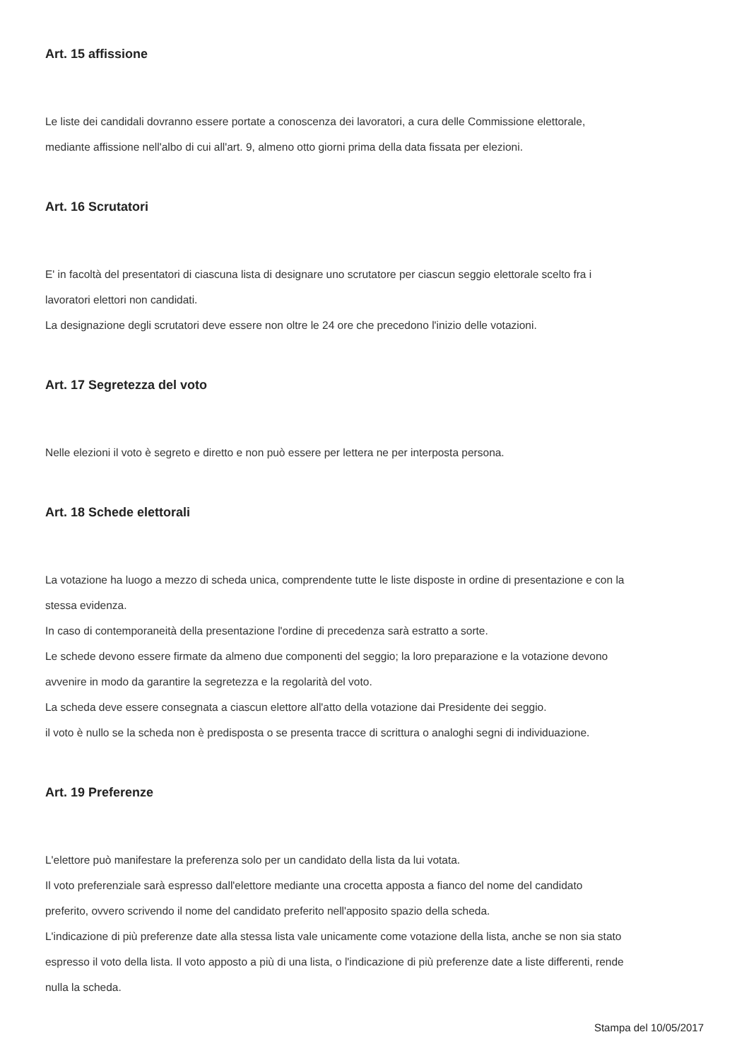Art. 15 affissione
Le liste dei candidali dovranno essere portate a conoscenza dei lavoratori, a cura delle Commissione elettorale,
mediante affissione nell'albo di cui all'art. 9, almeno otto giorni prima della data fissata per elezioni.
Art. 16 Scrutatori
E' in facoltà del presentatori di ciascuna lista di designare uno scrutatore per ciascun seggio elettorale scelto fra i
lavoratori elettori non candidati.
La designazione degli scrutatori deve essere non oltre le 24 ore che precedono l'inizio delle votazioni.
Art. 17 Segretezza del voto
Nelle elezioni il voto è segreto e diretto e non può essere per lettera ne per interposta persona.
Art. 18 Schede elettorali
La votazione ha luogo a mezzo di scheda unica, comprendente tutte le liste disposte in ordine di presentazione e con la
stessa evidenza.
In caso di contemporaneità della presentazione l'ordine di precedenza sarà estratto a sorte.
Le schede devono essere firmate da almeno due componenti del seggio; la loro preparazione e la votazione devono
avvenire in modo da garantire la segretezza e la regolarità del voto.
La scheda deve essere consegnata a ciascun elettore all'atto della votazione dai Presidente dei seggio.
il voto è nullo se la scheda non è predisposta o se presenta tracce di scrittura o analoghi segni di individuazione.
Art. 19 Preferenze
L'elettore può manifestare la preferenza solo per un candidato della lista da lui votata.
Il voto preferenziale sarà espresso dall'elettore mediante una crocetta apposta a fianco del nome del candidato
preferito, ovvero scrivendo il nome del candidato preferito nell'apposito spazio della scheda.
L'indicazione di più preferenze date alla stessa lista vale unicamente come votazione della lista, anche se non sia stato
espresso il voto della lista. Il voto apposto a più di una lista, o l'indicazione di più preferenze date a liste differenti, rende
nulla la scheda.
Stampa del 10/05/2017